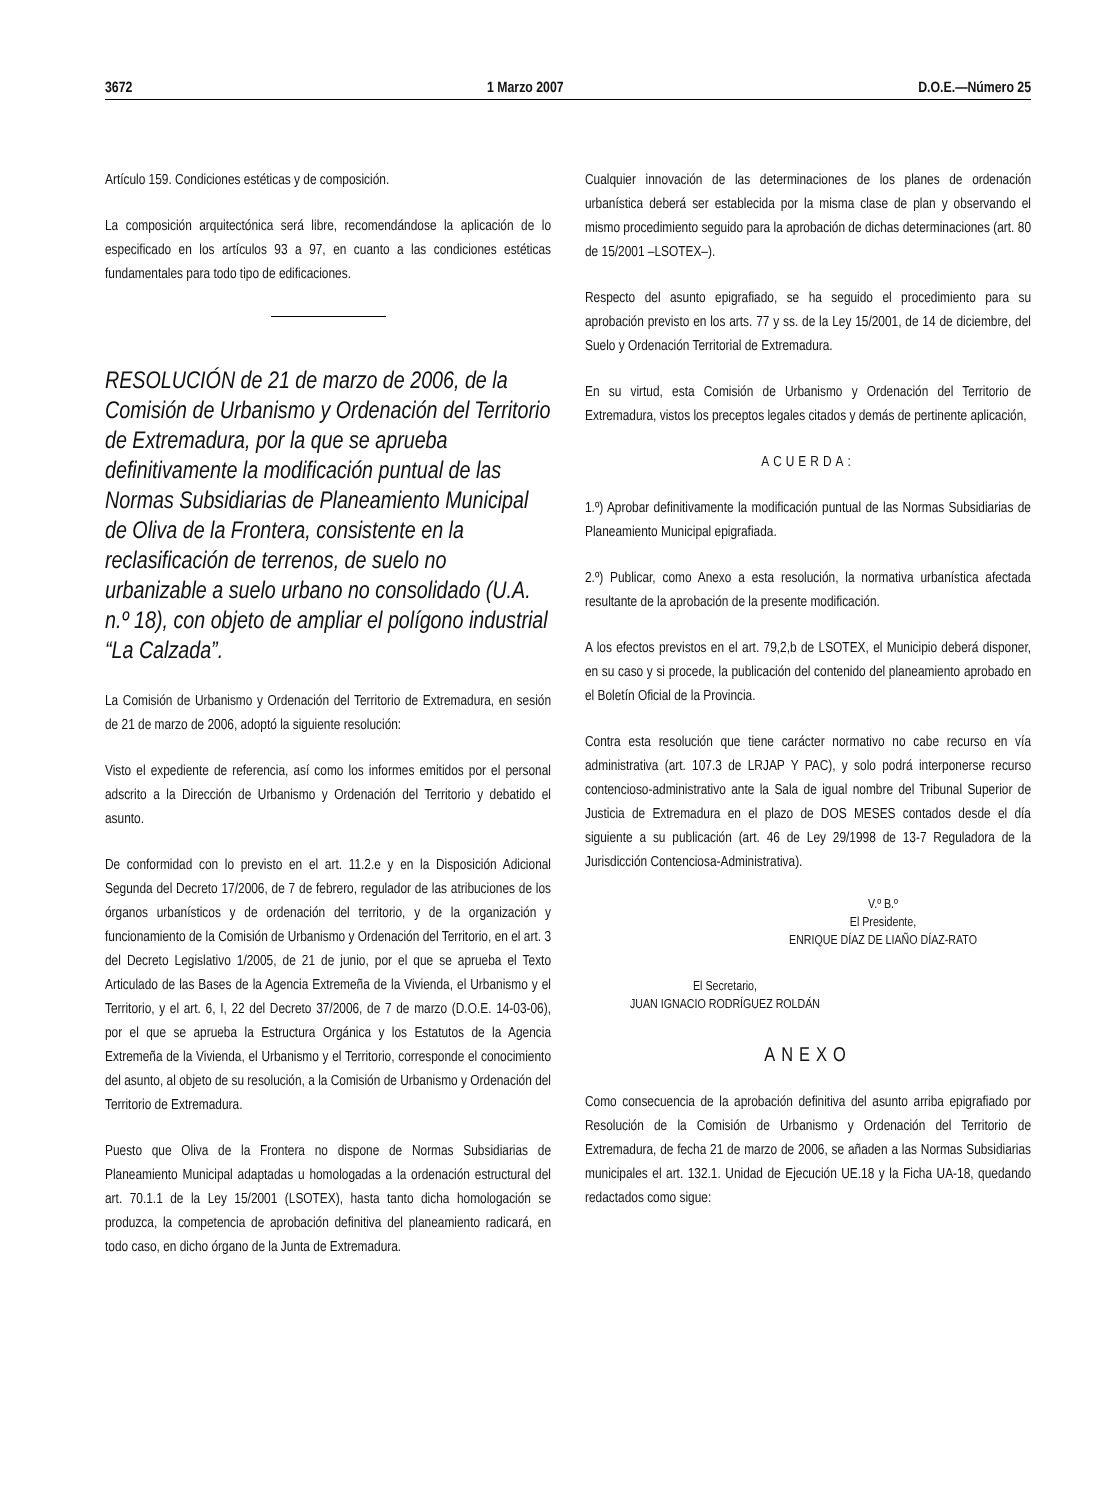3672 1 Marzo 2007 D.O.E.—Número 25
Artículo 159. Condiciones estéticas y de composición.
La composición arquitectónica será libre, recomendándose la aplicación de lo especificado en los artículos 93 a 97, en cuanto a las condiciones estéticas fundamentales para todo tipo de edificaciones.
RESOLUCIÓN de 21 de marzo de 2006, de la Comisión de Urbanismo y Ordenación del Territorio de Extremadura, por la que se aprueba definitivamente la modificación puntual de las Normas Subsidiarias de Planeamiento Municipal de Oliva de la Frontera, consistente en la reclasificación de terrenos, de suelo no urbanizable a suelo urbano no consolidado (U.A. n.º 18), con objeto de ampliar el polígono industrial “La Calzada”.
La Comisión de Urbanismo y Ordenación del Territorio de Extremadura, en sesión de 21 de marzo de 2006, adoptó la siguiente resolución:
Visto el expediente de referencia, así como los informes emitidos por el personal adscrito a la Dirección de Urbanismo y Ordenación del Territorio y debatido el asunto.
De conformidad con lo previsto en el art. 11.2.e y en la Disposición Adicional Segunda del Decreto 17/2006, de 7 de febrero, regulador de las atribuciones de los órganos urbanísticos y de ordenación del territorio, y de la organización y funcionamiento de la Comisión de Urbanismo y Ordenación del Territorio, en el art. 3 del Decreto Legislativo 1/2005, de 21 de junio, por el que se aprueba el Texto Articulado de las Bases de la Agencia Extremeña de la Vivienda, el Urbanismo y el Territorio, y el art. 6, I, 22 del Decreto 37/2006, de 7 de marzo (D.O.E. 14-03-06), por el que se aprueba la Estructura Orgánica y los Estatutos de la Agencia Extremeña de la Vivienda, el Urbanismo y el Territorio, corresponde el conocimiento del asunto, al objeto de su resolución, a la Comisión de Urbanismo y Ordenación del Territorio de Extremadura.
Puesto que Oliva de la Frontera no dispone de Normas Subsidiarias de Planeamiento Municipal adaptadas u homologadas a la ordenación estructural del art. 70.1.1 de la Ley 15/2001 (LSOTEX), hasta tanto dicha homologación se produzca, la competencia de aprobación definitiva del planeamiento radicará, en todo caso, en dicho órgano de la Junta de Extremadura.
Cualquier innovación de las determinaciones de los planes de ordenación urbanística deberá ser establecida por la misma clase de plan y observando el mismo procedimiento seguido para la aprobación de dichas determinaciones (art. 80 de 15/2001 –LSOTEX–).
Respecto del asunto epigrafiado, se ha seguido el procedimiento para su aprobación previsto en los arts. 77 y ss. de la Ley 15/2001, de 14 de diciembre, del Suelo y Ordenación Territorial de Extremadura.
En su virtud, esta Comisión de Urbanismo y Ordenación del Territorio de Extremadura, vistos los preceptos legales citados y demás de pertinente aplicación,
ACUERDA:
1.º) Aprobar definitivamente la modificación puntual de las Normas Subsidiarias de Planeamiento Municipal epigrafiada.
2.º) Publicar, como Anexo a esta resolución, la normativa urbanística afectada resultante de la aprobación de la presente modificación.
A los efectos previstos en el art. 79,2,b de LSOTEX, el Municipio deberá disponer, en su caso y si procede, la publicación del contenido del planeamiento aprobado en el Boletín Oficial de la Provincia.
Contra esta resolución que tiene carácter normativo no cabe recurso en vía administrativa (art. 107.3 de LRJAP Y PAC), y solo podrá interponerse recurso contencioso-administrativo ante la Sala de igual nombre del Tribunal Superior de Justicia de Extremadura en el plazo de DOS MESES contados desde el día siguiente a su publicación (art. 46 de Ley 29/1998 de 13-7 Reguladora de la Jurisdicción Contenciosa-Administrativa).
V.º B.º
El Presidente,
ENRIQUE DÍAZ DE LIAÑO DÍAZ-RATO
El Secretario,
JUAN IGNACIO RODRÍGUEZ ROLDÁN
ANEXO
Como consecuencia de la aprobación definitiva del asunto arriba epigrafiado por Resolución de la Comisión de Urbanismo y Ordenación del Territorio de Extremadura, de fecha 21 de marzo de 2006, se añaden a las Normas Subsidiarias municipales el art. 132.1. Unidad de Ejecución UE.18 y la Ficha UA-18, quedando redactados como sigue: